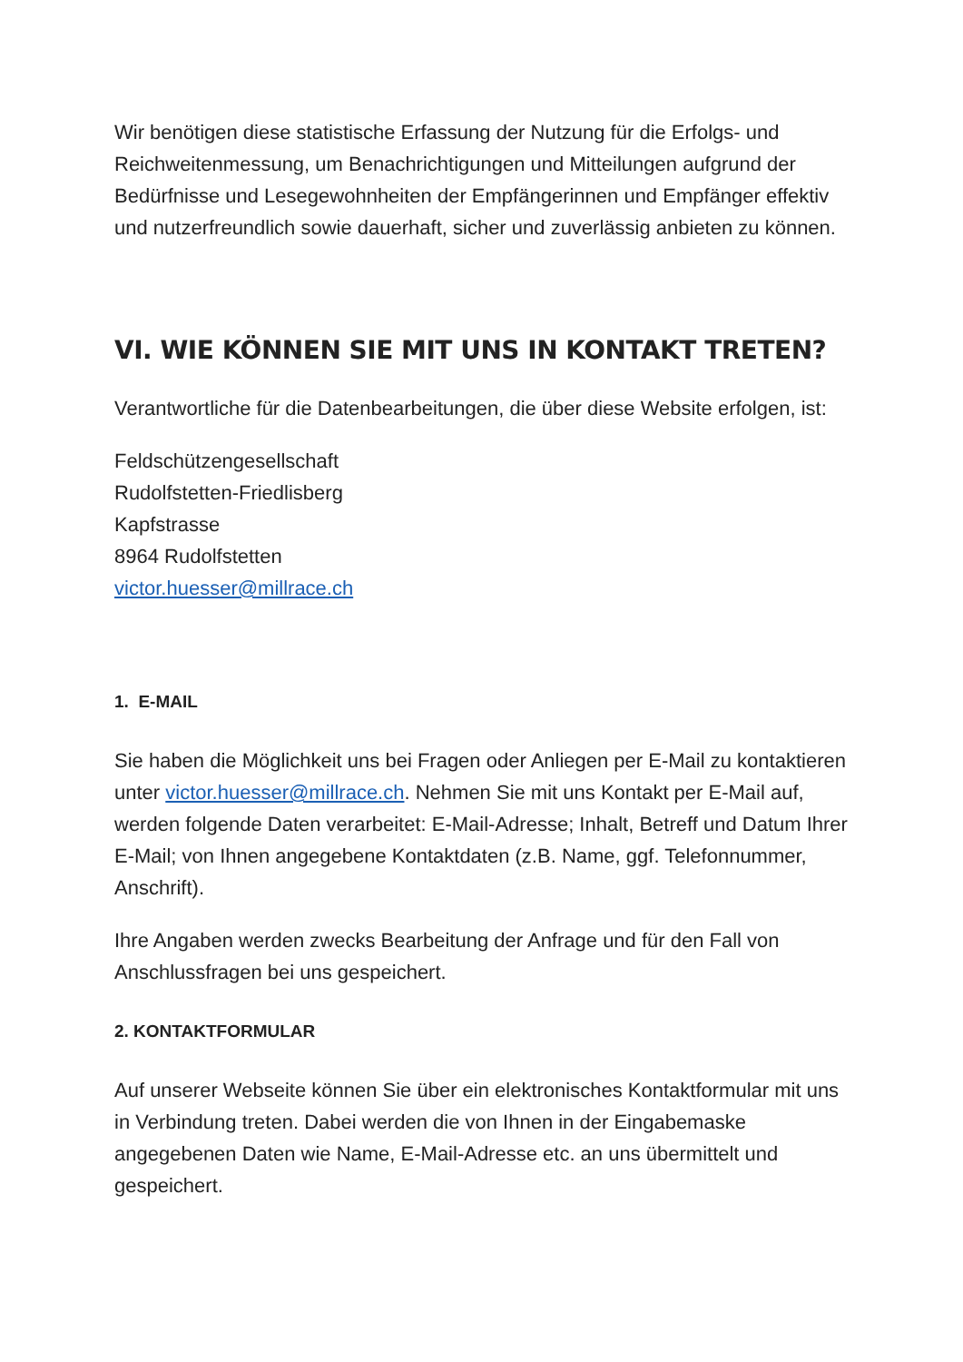Wir benötigen diese statistische Erfassung der Nutzung für die Erfolgs- und Reichweitenmessung, um Benachrichtigungen und Mitteilungen aufgrund der Bedürfnisse und Lesegewohnheiten der Empfängerinnen und Empfänger effektiv und nutzerfreundlich sowie dauerhaft, sicher und zuverlässig anbieten zu können.
VI. WIE KÖNNEN SIE MIT UNS IN KONTAKT TRETEN?
Verantwortliche für die Datenbearbeitungen, die über diese Website erfolgen, ist:
Feldschützengesellschaft
Rudolfstetten-Friedlisberg
Kapfstrasse
8964 Rudolfstetten
victor.huesser@millrace.ch
1. E-MAIL
Sie haben die Möglichkeit uns bei Fragen oder Anliegen per E-Mail zu kontaktieren unter victor.huesser@millrace.ch. Nehmen Sie mit uns Kontakt per E-Mail auf, werden folgende Daten verarbeitet: E-Mail-Adresse; Inhalt, Betreff und Datum Ihrer E-Mail; von Ihnen angegebene Kontaktdaten (z.B. Name, ggf. Telefonnummer, Anschrift).
Ihre Angaben werden zwecks Bearbeitung der Anfrage und für den Fall von Anschlussfragen bei uns gespeichert.
2. KONTAKTFORMULAR
Auf unserer Webseite können Sie über ein elektronisches Kontaktformular mit uns in Verbindung treten. Dabei werden die von Ihnen in der Eingabemaske angegebenen Daten wie Name, E-Mail-Adresse etc. an uns übermittelt und gespeichert.